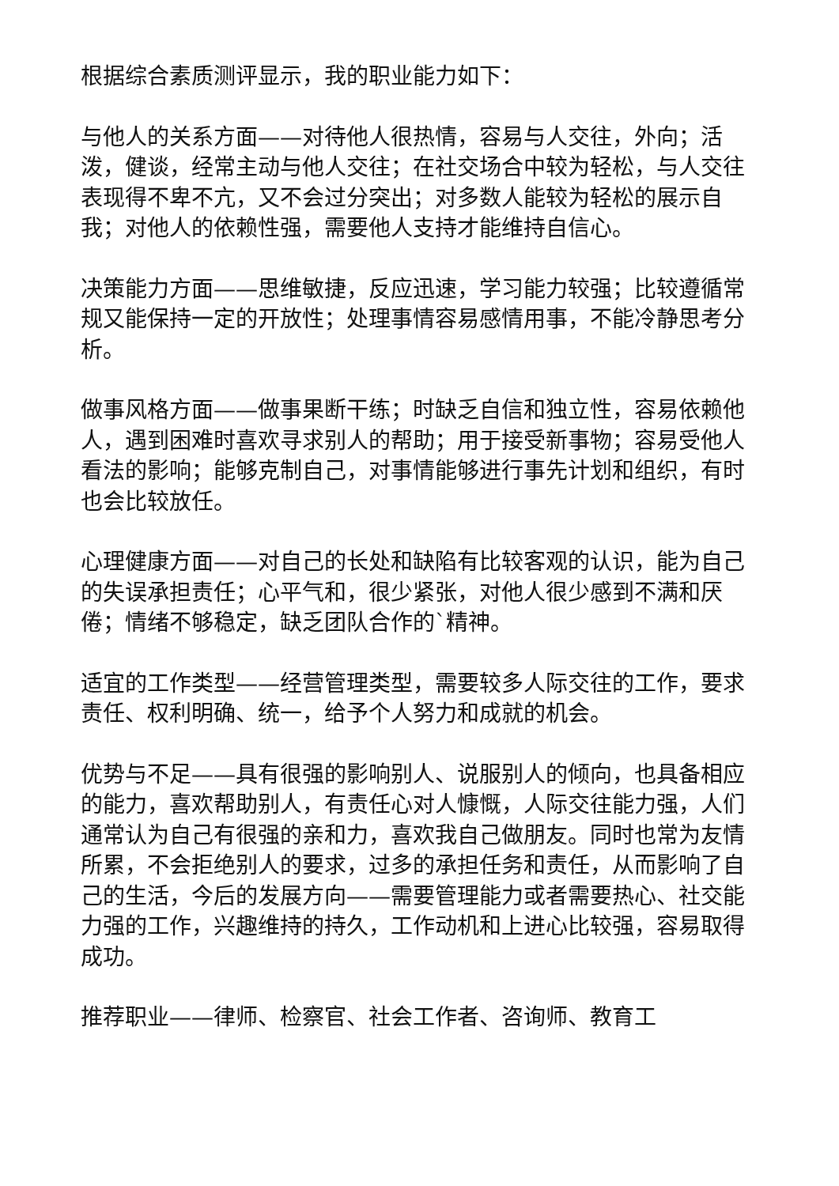根据综合素质测评显示，我的职业能力如下：
与他人的关系方面——对待他人很热情，容易与人交往，外向；活泼，健谈，经常主动与他人交往；在社交场合中较为轻松，与人交往表现得不卑不亢，又不会过分突出；对多数人能较为轻松的展示自我；对他人的依赖性强，需要他人支持才能维持自信心。
决策能力方面——思维敏捷，反应迅速，学习能力较强；比较遵循常规又能保持一定的开放性；处理事情容易感情用事，不能冷静思考分析。
做事风格方面——做事果断干练；时缺乏自信和独立性，容易依赖他人，遇到困难时喜欢寻求别人的帮助；用于接受新事物；容易受他人看法的影响；能够克制自己，对事情能够进行事先计划和组织，有时也会比较放任。
心理健康方面——对自己的长处和缺陷有比较客观的认识，能为自己的失误承担责任；心平气和，很少紧张，对他人很少感到不满和厌倦；情绪不够稳定，缺乏团队合作的`精神。
适宜的工作类型——经营管理类型，需要较多人际交往的工作，要求责任、权利明确、统一，给予个人努力和成就的机会。
优势与不足——具有很强的影响别人、说服别人的倾向，也具备相应的能力，喜欢帮助别人，有责任心对人慷慨，人际交往能力强，人们通常认为自己有很强的亲和力，喜欢我自己做朋友。同时也常为友情所累，不会拒绝别人的要求，过多的承担任务和责任，从而影响了自己的生活，今后的发展方向——需要管理能力或者需要热心、社交能力强的工作，兴趣维持的持久，工作动机和上进心比较强，容易取得成功。
推荐职业——律师、检察官、社会工作者、咨询师、教育工